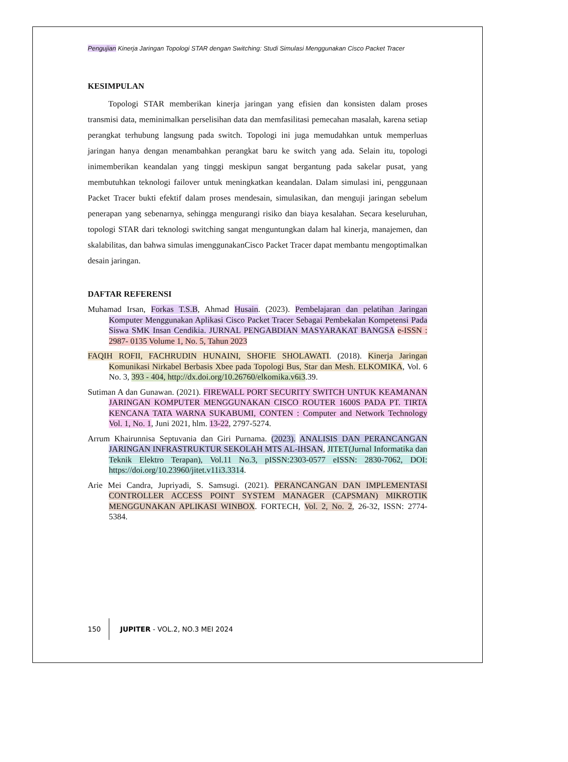Pengujian Kinerja Jaringan Topologi STAR dengan Switching: Studi Simulasi Menggunakan Cisco Packet Tracer
KESIMPULAN
Topologi STAR memberikan kinerja jaringan yang efisien dan konsisten dalam proses transmisi data, meminimalkan perselisihan data dan memfasilitasi pemecahan masalah, karena setiap perangkat terhubung langsung pada switch. Topologi ini juga memudahkan untuk memperluas jaringan hanya dengan menambahkan perangkat baru ke switch yang ada. Selain itu, topologi inimemberikan keandalan yang tinggi meskipun sangat bergantung pada sakelar pusat, yang membutuhkan teknologi failover untuk meningkatkan keandalan. Dalam simulasi ini, penggunaan Packet Tracer bukti efektif dalam proses mendesain, simulasikan, dan menguji jaringan sebelum penerapan yang sebenarnya, sehingga mengurangi risiko dan biaya kesalahan. Secara keseluruhan, topologi STAR dari teknologi switching sangat menguntungkan dalam hal kinerja, manajemen, dan skalabilitas, dan bahwa simulas imenggunakanCisco Packet Tracer dapat membantu mengoptimalkan desain jaringan.
DAFTAR REFERENSI
Muhamad Irsan, Forkas T.S.B, Ahmad Husain. (2023). Pembelajaran dan pelatihan Jaringan Komputer Menggunakan Aplikasi Cisco Packet Tracer Sebagai Pembekalan Kompetensi Pada Siswa SMK Insan Cendikia. JURNAL PENGABDIAN MASYARAKAT BANGSA e-ISSN : 2987- 0135 Volume 1, No. 5, Tahun 2023
FAQIH ROFII, FACHRUDIN HUNAINI, SHOFIE SHOLAWATI. (2018). Kinerja Jaringan Komunikasi Nirkabel Berbasis Xbee pada Topologi Bus, Star dan Mesh. ELKOMIKA, Vol. 6 No. 3, 393 - 404, http://dx.doi.org/10.26760/elkomika.v6i3.39.
Sutiman A dan Gunawan. (2021). FIREWALL PORT SECURITY SWITCH UNTUK KEAMANAN JARINGAN KOMPUTER MENGGUNAKAN CISCO ROUTER 1600S PADA PT. TIRTA KENCANA TATA WARNA SUKABUMI, CONTEN : Computer and Network Technology Vol. 1, No. 1, Juni 2021, hlm. 13-22, 2797-5274.
Arrum Khairunnisa Septuvania dan Giri Purnama. (2023). ANALISIS DAN PERANCANGAN JARINGAN INFRASTRUKTUR SEKOLAH MTS AL-IHSAN, JITET(Jurnal Informatika dan Teknik Elektro Terapan), Vol.11 No.3, pISSN:2303-0577 eISSN: 2830-7062, DOI: https://doi.org/10.23960/jitet.v11i3.3314.
Arie Mei Candra, Jupriyadi, S. Samsugi. (2021). PERANCANGAN DAN IMPLEMENTASI CONTROLLER ACCESS POINT SYSTEM MANAGER (CAPSMAN) MIKROTIK MENGGUNAKAN APLIKASI WINBOX. FORTECH, Vol. 2, No. 2, 26-32, ISSN: 2774-5384.
150 JUPITER - VOL.2, NO.3 MEI 2024